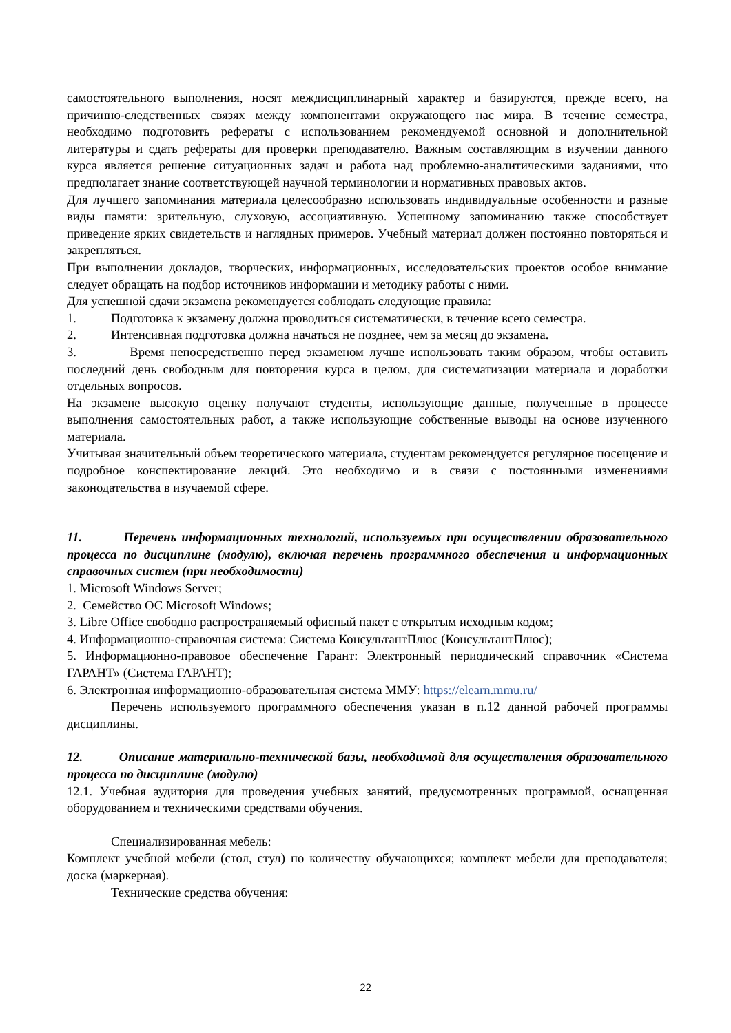самостоятельного выполнения, носят междисциплинарный характер и базируются, прежде всего, на причинно-следственных связях между компонентами окружающего нас мира. В течение семестра, необходимо подготовить рефераты с использованием рекомендуемой основной и дополнительной литературы и сдать рефераты для проверки преподавателю. Важным составляющим в изучении данного курса является решение ситуационных задач и работа над проблемно-аналитическими заданиями, что предполагает знание соответствующей научной терминологии и нормативных правовых актов.
Для лучшего запоминания материала целесообразно использовать индивидуальные особенности и разные виды памяти: зрительную, слуховую, ассоциативную. Успешному запоминанию также способствует приведение ярких свидетельств и наглядных примеров. Учебный материал должен постоянно повторяться и закрепляться.
При выполнении докладов, творческих, информационных, исследовательских проектов особое внимание следует обращать на подбор источников информации и методику работы с ними.
Для успешной сдачи экзамена рекомендуется соблюдать следующие правила:
1. Подготовка к экзамену должна проводиться систематически, в течение всего семестра.
2. Интенсивная подготовка должна начаться не позднее, чем за месяц до экзамена.
3. Время непосредственно перед экзаменом лучше использовать таким образом, чтобы оставить последний день свободным для повторения курса в целом, для систематизации материала и доработки отдельных вопросов.
На экзамене высокую оценку получают студенты, использующие данные, полученные в процессе выполнения самостоятельных работ, а также использующие собственные выводы на основе изученного материала.
Учитывая значительный объем теоретического материала, студентам рекомендуется регулярное посещение и подробное конспектирование лекций. Это необходимо и в связи с постоянными изменениями законодательства в изучаемой сфере.
11. Перечень информационных технологий, используемых при осуществлении образовательного процесса по дисциплине (модулю), включая перечень программного обеспечения и информационных справочных систем (при необходимости)
1. Microsoft Windows Server;
2. Семейство ОС Microsoft Windows;
3. Libre Office свободно распространяемый офисный пакет с открытым исходным кодом;
4. Информационно-справочная система: Система КонсультантПлюс (КонсультантПлюс);
5. Информационно-правовое обеспечение Гарант: Электронный периодический справочник «Система ГАРАНТ» (Система ГАРАНТ);
6. Электронная информационно-образовательная система ММУ: https://elearn.mmu.ru/
Перечень используемого программного обеспечения указан в п.12 данной рабочей программы дисциплины.
12. Описание материально-технической базы, необходимой для осуществления образовательного процесса по дисциплине (модулю)
12.1. Учебная аудитория для проведения учебных занятий, предусмотренных программой, оснащенная оборудованием и техническими средствами обучения.
Специализированная мебель:
Комплект учебной мебели (стол, стул) по количеству обучающихся; комплект мебели для преподавателя; доска (маркерная).
Технические средства обучения:
22